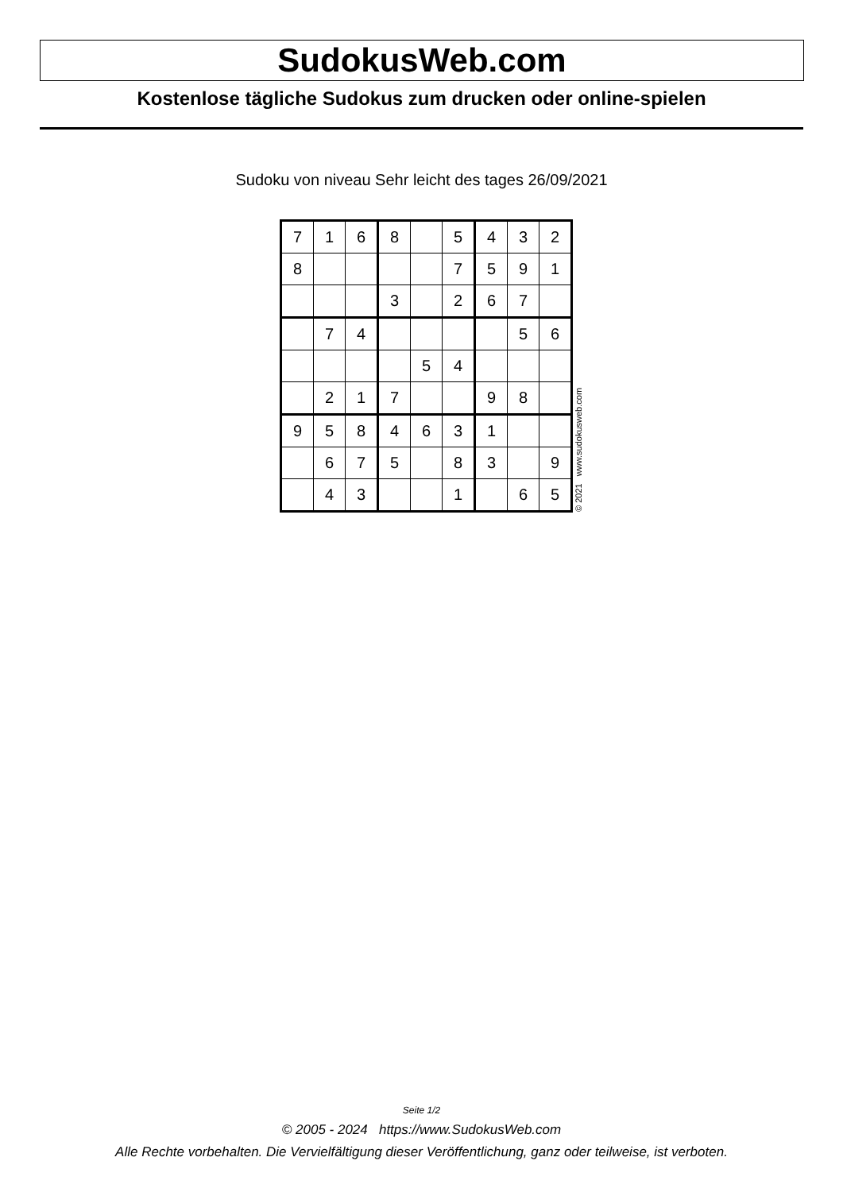SudokusWeb.com
Kostenlose tägliche Sudokus zum drucken oder online-spielen
Sudoku von niveau Sehr leicht des tages 26/09/2021
| 7 | 1 | 6 | 8 | | 5 | 4 | 3 | 2 |
| 8 | | | | | 7 | 5 | 9 | 1 |
| | | | 3 | | 2 | 6 | 7 | |
| | 7 | 4 | | | | | 5 | 6 |
| | | | | 5 | 4 | | | |
| | 2 | 1 | 7 | | | 9 | 8 | |
| 9 | 5 | 8 | 4 | 6 | 3 | 1 | | |
| | 6 | 7 | 5 | | 8 | 3 | | 9 |
| | 4 | 3 | | | 1 | | 6 | 5 |
© 2021 www.sudokusweb.com
Seite 1/2
© 2005 - 2024 https://www.SudokusWeb.com
Alle Rechte vorbehalten. Die Vervielfältigung dieser Veröffentlichung, ganz oder teilweise, ist verboten.